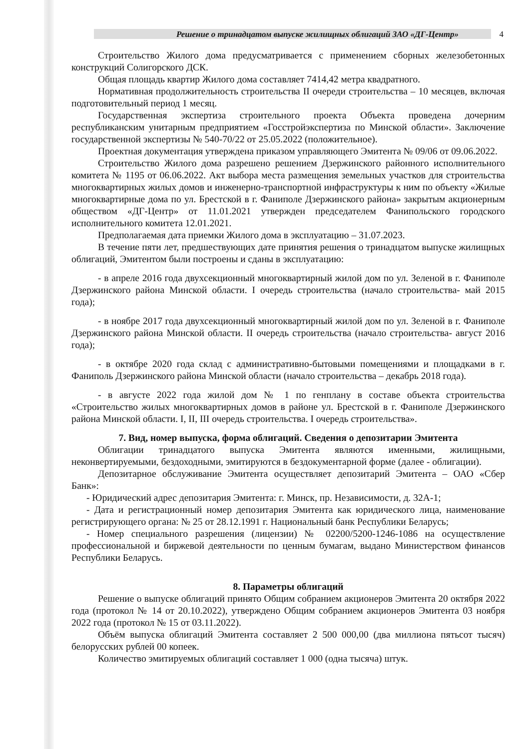Решение о тринадцатом выпуске жилищных облигаций ЗАО «ДГ-Центр» 4
Строительство Жилого дома предусматривается с применением сборных железобетонных конструкций Солигорского ДСК.
Общая площадь квартир Жилого дома составляет 7414,42 метра квадратного.
Нормативная продолжительность строительства II очереди строительства – 10 месяцев, включая подготовительный период 1 месяц.
Государственная экспертиза строительного проекта Объекта проведена дочерним республиканским унитарным предприятием «Госстройэкспертиза по Минской области». Заключение государственной экспертизы № 540-70/22 от 25.05.2022 (положительное).
Проектная документация утверждена приказом управляющего Эмитента № 09/06 от 09.06.2022.
Строительство Жилого дома разрешено решением Дзержинского районного исполнительного комитета № 1195 от 06.06.2022. Акт выбора места размещения земельных участков для строительства многоквартирных жилых домов и инженерно-транспортной инфраструктуры к ним по объекту «Жилые многоквартирные дома по ул. Брестской в г. Фаниполе Дзержинского района» закрытым акционерным обществом «ДГ-Центр» от 11.01.2021 утвержден председателем Фанипольского городского исполнительного комитета 12.01.2021.
Предполагаемая дата приемки Жилого дома в эксплуатацию – 31.07.2023.
В течение пяти лет, предшествующих дате принятия решения о тринадцатом выпуске жилищных облигаций, Эмитентом были построены и сданы в эксплуатацию:
- в апреле 2016 года двухсекционный многоквартирный жилой дом по ул. Зеленой в г. Фаниполе Дзержинского района Минской области. I очередь строительства (начало строительства- май 2015 года);
- в ноябре 2017 года двухсекционный многоквартирный жилой дом по ул. Зеленой в г. Фаниполе Дзержинского района Минской области. II очередь строительства (начало строительства- август 2016 года);
- в октябре 2020 года склад с административно-бытовыми помещениями и площадками в г. Фаниполь Дзержинского района Минской области (начало строительства – декабрь 2018 года).
- в августе 2022 года жилой дом № 1 по генплану в составе объекта строительства «Строительство жилых многоквартирных домов в районе ул. Брестской в г. Фаниполе Дзержинского района Минской области. I, II, III очередь строительства. I очередь строительства».
7. Вид, номер выпуска, форма облигаций. Сведения о депозитарии Эмитента
Облигации тринадцатого выпуска Эмитента являются именными, жилищными, неконвертируемыми, бездоходными, эмитируются в бездокументарной форме (далее - облигации).
Депозитарное обслуживание Эмитента осуществляет депозитарий Эмитента – ОАО «Сбер Банк»:
- Юридический адрес депозитария Эмитента: г. Минск, пр. Независимости, д. 32А-1;
- Дата и регистрационный номер депозитария Эмитента как юридического лица, наименование регистрирующего органа: № 25 от 28.12.1991 г. Национальный банк Республики Беларусь;
- Номер специального разрешения (лицензии) № 02200/5200-1246-1086 на осуществление профессиональной и биржевой деятельности по ценным бумагам, выдано Министерством финансов Республики Беларусь.
8. Параметры облигаций
Решение о выпуске облигаций принято Общим собранием акционеров Эмитента 20 октября 2022 года (протокол № 14 от 20.10.2022), утверждено Общим собранием акционеров Эмитента 03 ноября 2022 года (протокол № 15 от 03.11.2022).
Объём выпуска облигаций Эмитента составляет 2 500 000,00 (два миллиона пятьсот тысяч) белорусских рублей 00 копеек.
Количество эмитируемых облигаций составляет 1 000 (одна тысяча) штук.